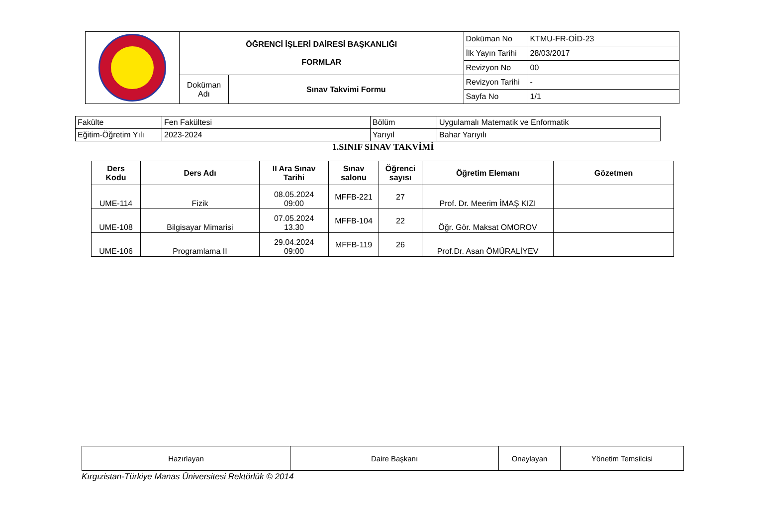| | ÖĞRENCİ İŞLERİ DAİRESİ BAŞKANLIĞI FORMLAR | | Doküman No | KTMU-FR-OİD-23 |
| | | | İlk Yayın Tarihi | 28/03/2017 |
| | | | Revizyon No | 00 |
| | Doküman Adı | Sınav Takvimi Formu | Revizyon Tarihi | - |
| | | | Sayfa No | 1/1 |
| Fakülte | Fen Fakültesi | Bölüm | Uygulamalı Matematik ve Enformatik |
| Eğitim-Öğretim Yılı | 2023-2024 | Yarıyıl | Bahar Yarıyılı |
1.SINIF SINAV TAKVİMİ
| Ders Kodu | Ders Adı | II Ara Sınav Tarihi | Sınav salonu | Öğrenci sayısı | Öğretim Elemanı | Gözetmen |
| --- | --- | --- | --- | --- | --- | --- |
| UME-114 | Fizik | 08.05.2024 09:00 | MFFB-221 | 27 | Prof. Dr. Meerim İMAŞ KIZI | |
| UME-108 | Bilgisayar Mimarisi | 07.05.2024 13.30 | MFFB-104 | 22 | Öğr. Gör. Maksat OMOROV | |
| UME-106 | Programlama II | 29.04.2024 09:00 | MFFB-119 | 26 | Prof.Dr. Asan ÖMÜRALİYEV | |
| Hazırlayan | Daire Başkanı | Onaylayan | Yönetim Temsilcisi |
Kırgızistan-Türkiye Manas Üniversitesi Rektörlük © 2014